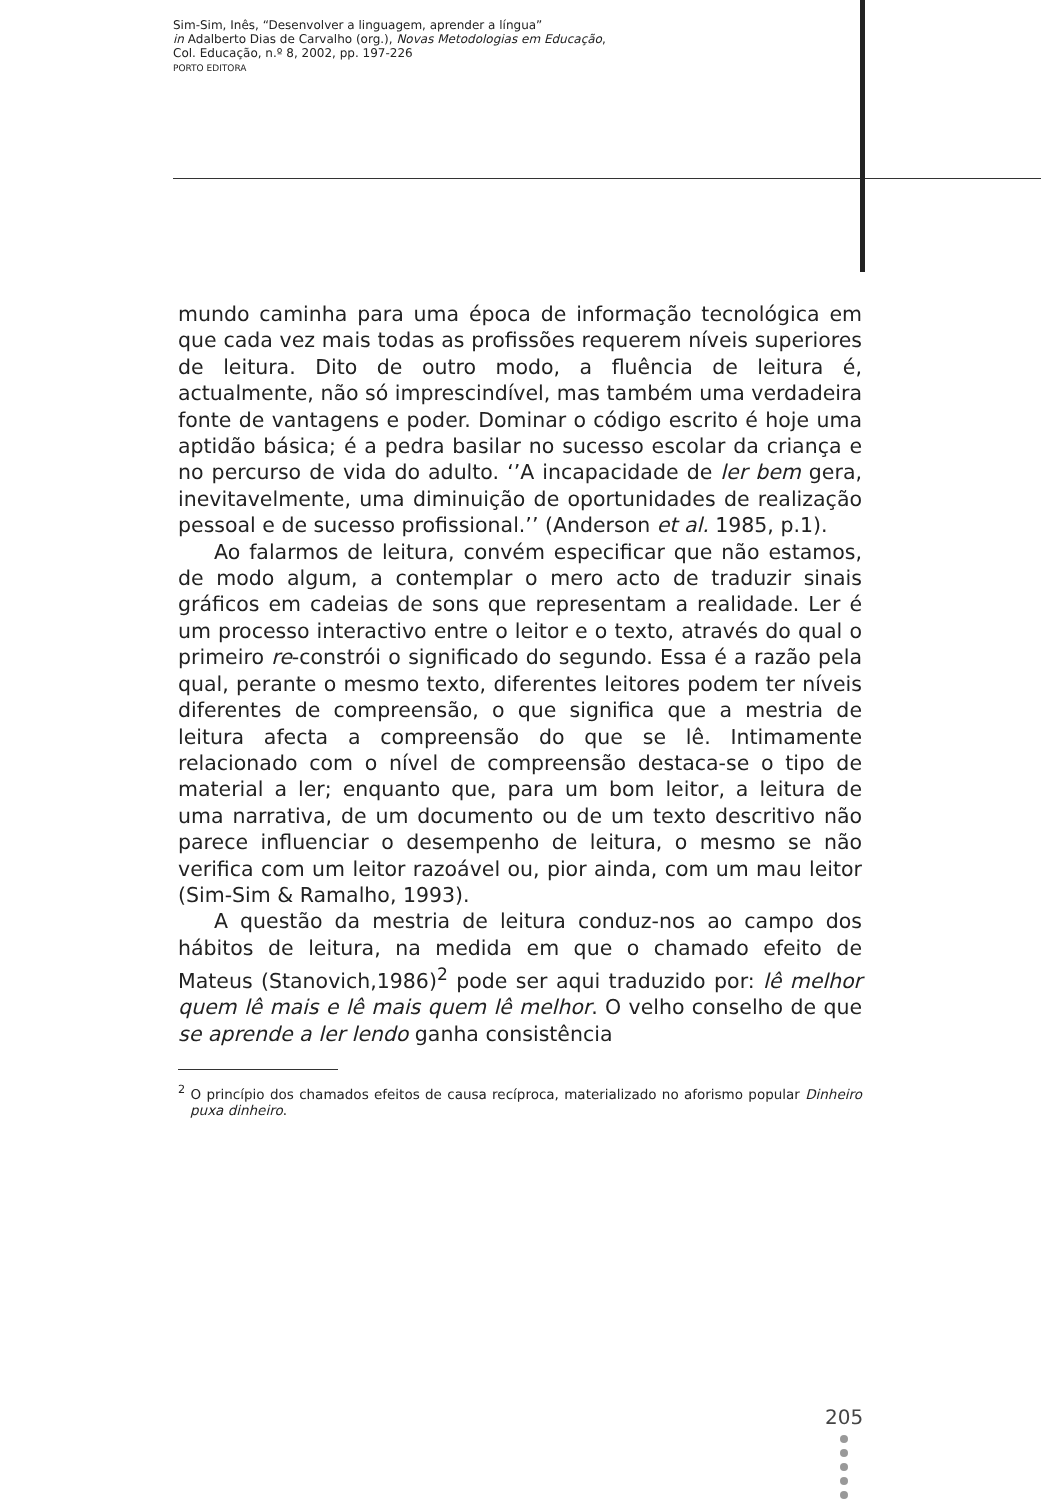Sim-Sim, Inês, “Desenvolver a linguagem, aprender a língua”
in Adalberto Dias de Carvalho (org.), Novas Metodologias em Educação,
Col. Educação, n.º 8, 2002, pp. 197-226
PORTO EDITORA
mundo caminha para uma época de informação tecnológica em que cada vez mais todas as profissões requerem níveis superiores de leitura. Dito de outro modo, a fluência de leitura é, actualmente, não só imprescindível, mas também uma verdadeira fonte de vantagens e poder. Dominar o código escrito é hoje uma aptidão básica; é a pedra basilar no sucesso escolar da criança e no percurso de vida do adulto. ‘’A incapacidade de ler bem gera, inevitavelmente, uma diminuição de oportunidades de realização pessoal e de sucesso profissional.’’ (Anderson et al. 1985, p.1).
Ao falarmos de leitura, convém especificar que não estamos, de modo algum, a contemplar o mero acto de traduzir sinais gráficos em cadeias de sons que representam a realidade. Ler é um processo interactivo entre o leitor e o texto, através do qual o primeiro re-constrói o significado do segundo. Essa é a razão pela qual, perante o mesmo texto, diferentes leitores podem ter níveis diferentes de compreensão, o que significa que a mestria de leitura afecta a compreensão do que se lê. Intimamente relacionado com o nível de compreensão destaca-se o tipo de material a ler; enquanto que, para um bom leitor, a leitura de uma narrativa, de um documento ou de um texto descritivo não parece influenciar o desempenho de leitura, o mesmo se não verifica com um leitor razoável ou, pior ainda, com um mau leitor (Sim-Sim & Ramalho, 1993).
A questão da mestria de leitura conduz-nos ao campo dos hábitos de leitura, na medida em que o chamado efeito de Mateus (Stanovich,1986)<sup>2</sup> pode ser aqui traduzido por: lê melhor quem lê mais e lê mais quem lê melhor. O velho conselho de que se aprende a ler lendo ganha consistência
<sup>2</sup> O princípio dos chamados efeitos de causa recíproca, materializado no aforismo popular Dinheiro puxa dinheiro.
205